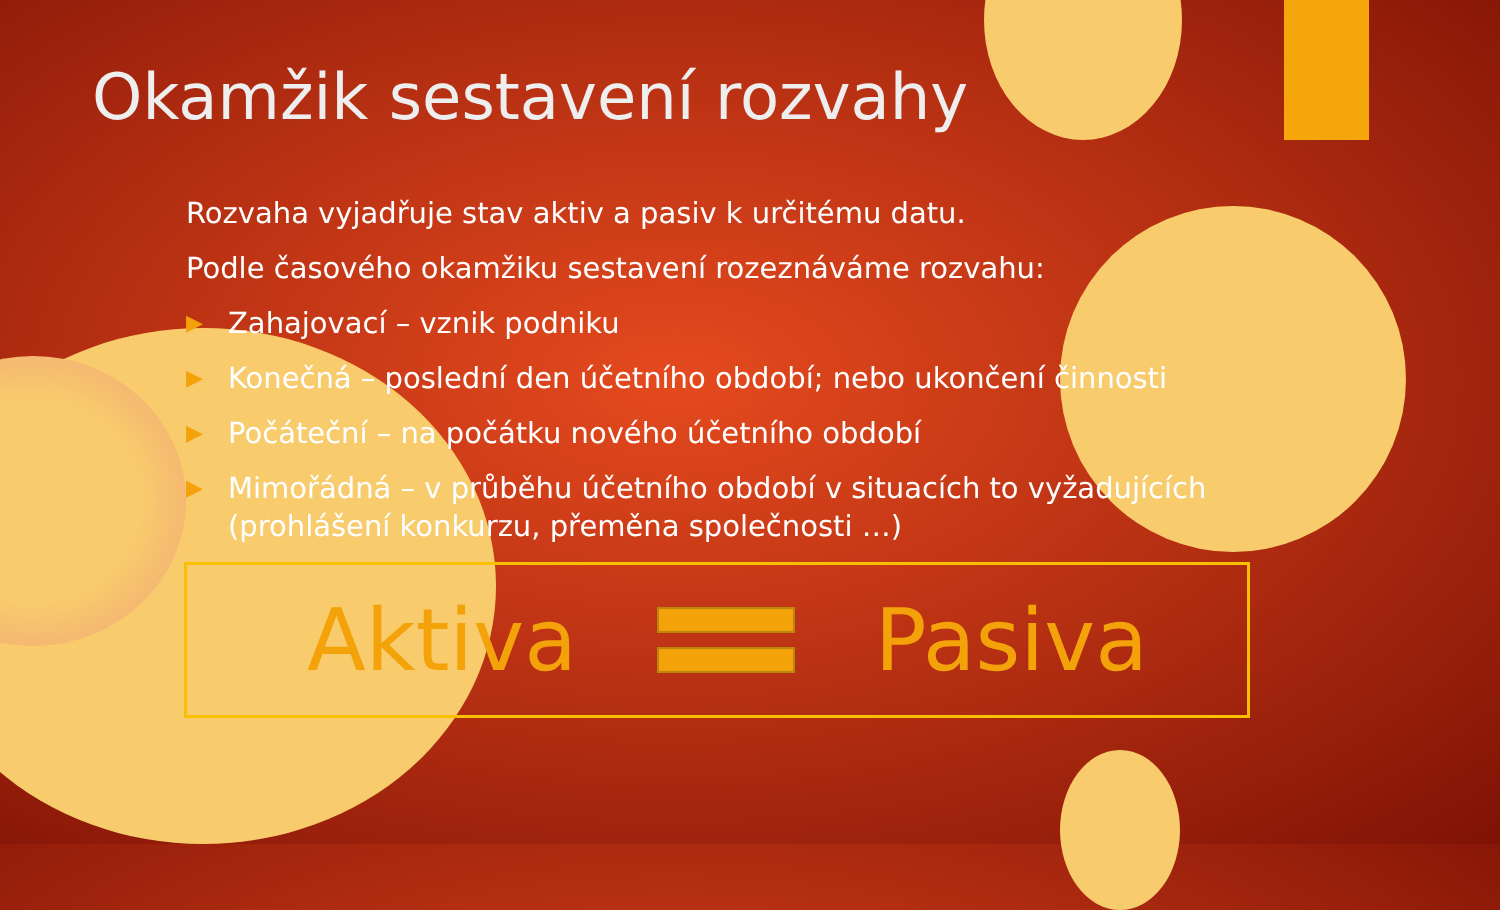Okamžik sestavení rozvahy
Rozvaha vyjadřuje stav aktiv a pasiv k určitému datu.
Podle časového okamžiku sestavení rozeznáváme rozvahu:
▶ Zahajovací – vznik podniku
▶ Konečná – poslední den účetního období; nebo ukončení činnosti
▶ Počáteční – na počátku nového účetního období
▶ Mimořádná – v průběhu účetního období v situacích to vyžadujících (prohlášení konkurzu, přeměna společnosti …)
Aktiva Pasiva